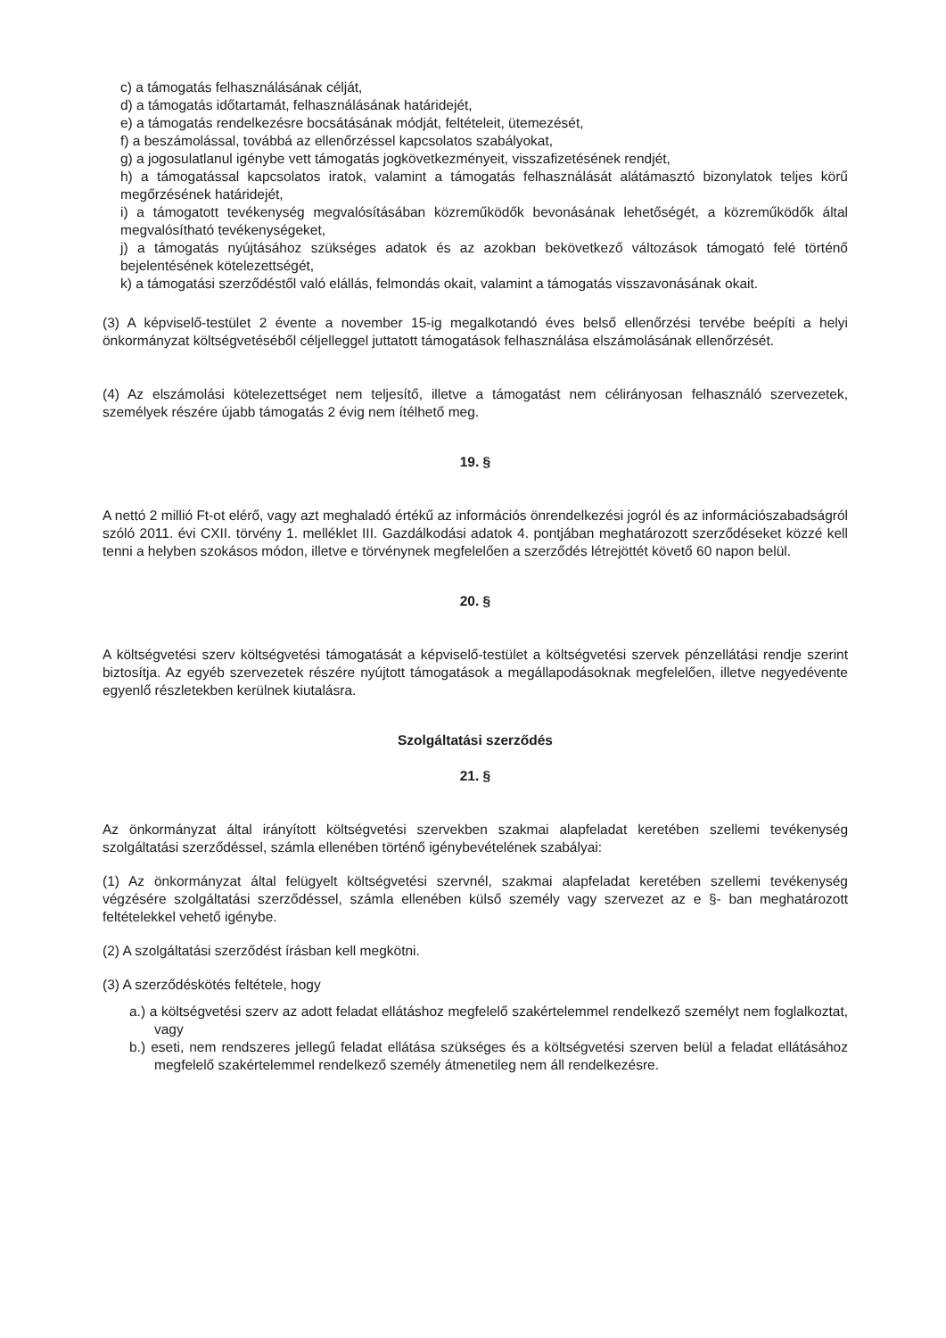c) a támogatás felhasználásának célját,
d) a támogatás időtartamát, felhasználásának határidejét,
e) a támogatás rendelkezésre bocsátásának módját, feltételeit, ütemezését,
f) a beszámolással, továbbá az ellenőrzéssel kapcsolatos szabályokat,
g) a jogosulatlanul igénybe vett támogatás jogkövetkezményeit, visszafizetésének rendjét,
h) a támogatással kapcsolatos iratok, valamint a támogatás felhasználását alátámasztó bizonylatok teljes körű megőrzésének határidejét,
i) a támogatott tevékenység megvalósításában közreműködők bevonásának lehetőségét, a közreműködők által megvalósítható tevékenységeket,
j) a támogatás nyújtásához szükséges adatok és az azokban bekövetkező változások támogató felé történő bejelentésének kötelezettségét,
k) a támogatási szerződéstől való elállás, felmondás okait, valamint a támogatás visszavonásának okait.
(3) A képviselő-testület 2 évente a november 15-ig megalkotandó éves belső ellenőrzési tervébe beépíti a helyi önkormányzat költségvetéséből céljelleggel juttatott támogatások felhasználása elszámolásának ellenőrzését.
(4) Az elszámolási kötelezettséget nem teljesítő, illetve a támogatást nem célirányosan felhasználó szervezetek, személyek részére újabb támogatás 2 évig nem ítélhető meg.
19. §
A nettó 2 millió Ft-ot elérő, vagy azt meghaladó értékű az információs önrendelkezési jogról és az információszabadságról szóló 2011. évi CXII. törvény 1. melléklet III. Gazdálkodási adatok 4. pontjában meghatározott szerződéseket közzé kell tenni a helyben szokásos módon, illetve e törvénynek megfelelően a szerződés létrejöttét követő 60 napon belül.
20. §
A költségvetési szerv költségvetési támogatását a képviselő-testület a költségvetési szervek pénzellátási rendje szerint biztosítja. Az egyéb szervezetek részére nyújtott támogatások a megállapodásoknak megfelelően, illetve negyedévente egyenlő részletekben kerülnek kiutalásra.
Szolgáltatási szerződés
21. §
Az önkormányzat által irányított költségvetési szervekben szakmai alapfeladat keretében szellemi tevékenység szolgáltatási szerződéssel, számla ellenében történő igénybevételének szabályai:
(1) Az önkormányzat által felügyelt költségvetési szervnél, szakmai alapfeladat keretében szellemi tevékenység végzésére szolgáltatási szerződéssel, számla ellenében külső személy vagy szervezet az e §- ban meghatározott feltételekkel vehető igénybe.
(2) A szolgáltatási szerződést írásban kell megkötni.
(3) A szerződéskötés feltétele, hogy
a.) a költségvetési szerv az adott feladat ellátáshoz megfelelő szakértelemmel rendelkező személyt nem foglalkoztat, vagy
b.) eseti, nem rendszeres jellegű feladat ellátása szükséges és a költségvetési szerven belül a feladat ellátásához megfelelő szakértelemmel rendelkező személy átmenetileg nem áll rendelkezésre.